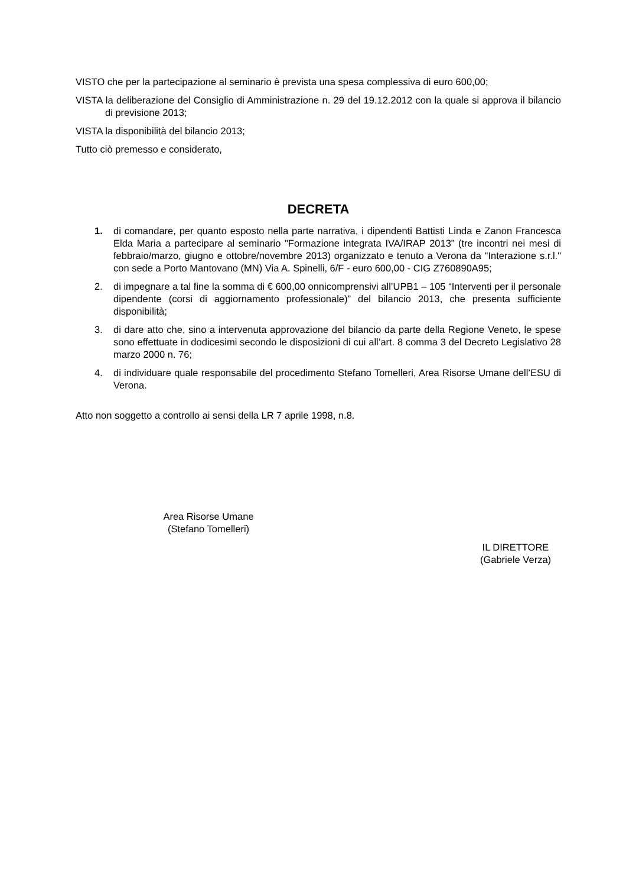VISTO che per la partecipazione al seminario è prevista una spesa complessiva di euro 600,00;
VISTA la deliberazione del Consiglio di Amministrazione n. 29 del 19.12.2012 con la quale si approva il bilancio di previsione 2013;
VISTA la disponibilità del bilancio 2013;
Tutto ciò premesso e considerato,
DECRETA
1. di comandare, per quanto esposto nella parte narrativa, i dipendenti Battisti Linda e Zanon Francesca Elda Maria a partecipare al seminario "Formazione integrata IVA/IRAP 2013” (tre incontri nei mesi di febbraio/marzo, giugno e ottobre/novembre 2013) organizzato e tenuto a Verona da "Interazione s.r.l." con sede a Porto Mantovano (MN) Via A. Spinelli, 6/F - euro 600,00 - CIG Z760890A95;
2. di impegnare a tal fine la somma di € 600,00 onnicomprensivi all’UPB1 – 105 “Interventi per il personale dipendente (corsi di aggiornamento professionale)” del bilancio 2013, che presenta sufficiente disponibilità;
3. di dare atto che, sino a intervenuta approvazione del bilancio da parte della Regione Veneto, le spese sono effettuate in dodicesimi secondo le disposizioni di cui all’art. 8 comma 3 del Decreto Legislativo 28 marzo 2000 n. 76;
4. di individuare quale responsabile del procedimento Stefano Tomelleri, Area Risorse Umane dell’ESU di Verona.
Atto non soggetto a controllo ai sensi della LR 7 aprile 1998, n.8.
Area Risorse Umane
(Stefano Tomelleri)
IL DIRETTORE
(Gabriele Verza)